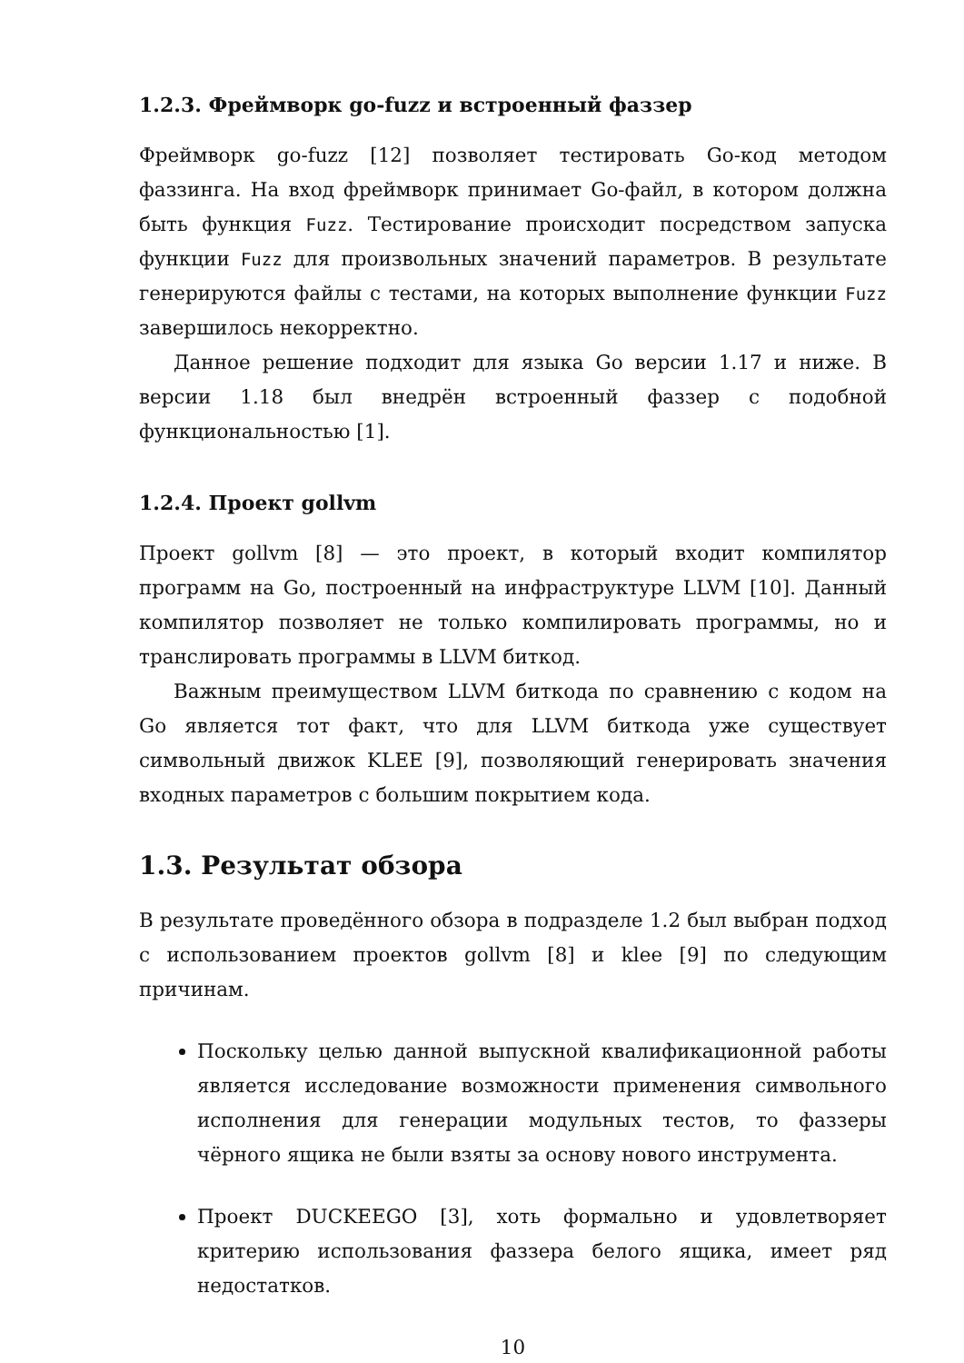1.2.3. Фреймворк go-fuzz и встроенный фаззер
Фреймворк go-fuzz [12] позволяет тестировать Go-код методом фаззинга. На вход фреймворк принимает Go-файл, в котором должна быть функция Fuzz. Тестирование происходит посредством запуска функции Fuzz для произвольных значений параметров. В результате генерируются файлы с тестами, на которых выполнение функции Fuzz завершилось некорректно.
Данное решение подходит для языка Go версии 1.17 и ниже. В версии 1.18 был внедрён встроенный фаззер с подобной функциональностью [1].
1.2.4. Проект gollvm
Проект gollvm [8] — это проект, в который входит компилятор программ на Go, построенный на инфраструктуре LLVM [10]. Данный компилятор позволяет не только компилировать программы, но и транслировать программы в LLVM биткод.
Важным преимуществом LLVM биткода по сравнению с кодом на Go является тот факт, что для LLVM биткода уже существует символьный движок KLEE [9], позволяющий генерировать значения входных параметров с большим покрытием кода.
1.3. Результат обзора
В результате проведённого обзора в подразделе 1.2 был выбран подход с использованием проектов gollvm [8] и klee [9] по следующим причинам.
Поскольку целью данной выпускной квалификационной работы является исследование возможности применения символьного исполнения для генерации модульных тестов, то фаззеры чёрного ящика не были взяты за основу нового инструмента.
Проект DUCKEEGO [3], хоть формально и удовлетворяет критерию использования фаззера белого ящика, имеет ряд недостатков.
10